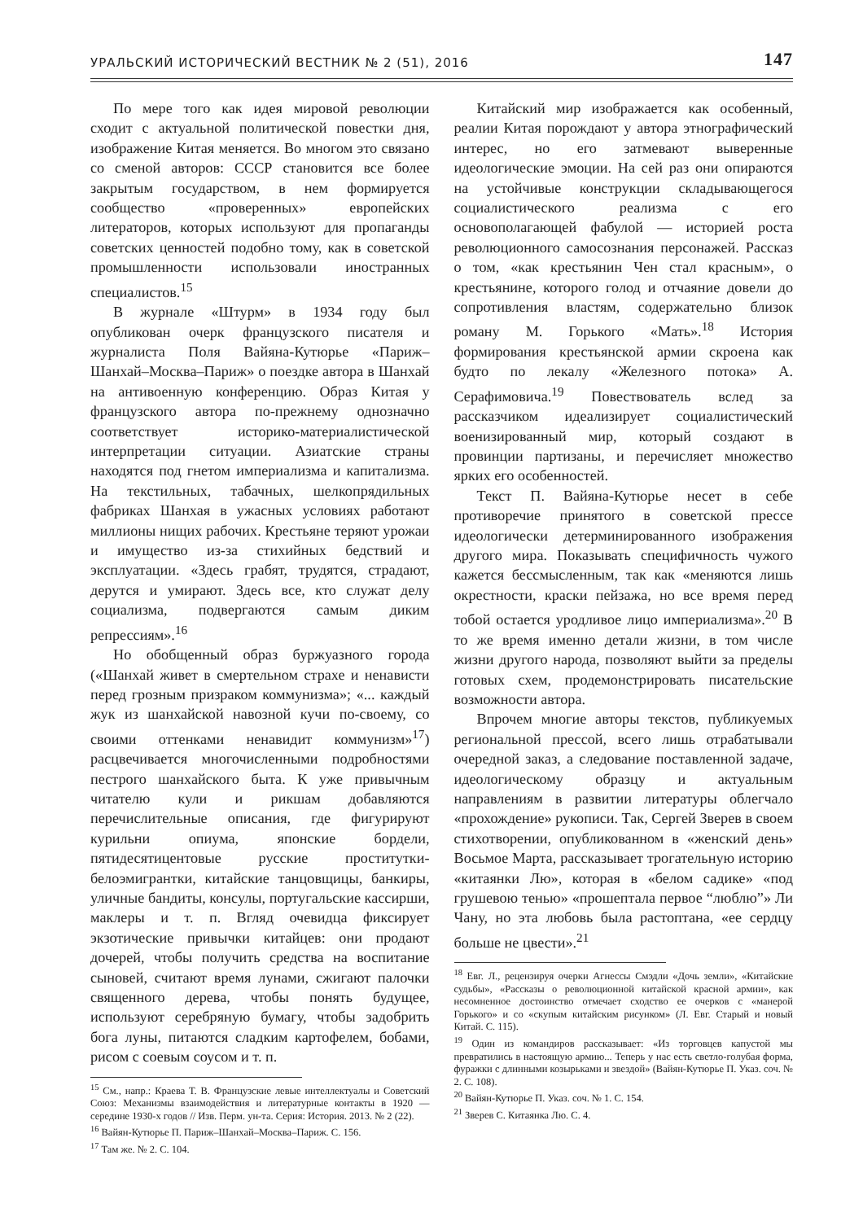УРАЛЬСКИЙ ИСТОРИЧЕСКИЙ ВЕСТНИК № 2 (51), 2016 147
По мере того как идея мировой революции сходит с актуальной политической повестки дня, изображение Китая меняется. Во многом это связано со сменой авторов: СССР становится все более закрытым государством, в нем формируется сообщество «проверенных» европейских литераторов, которых используют для пропаганды советских ценностей подобно тому, как в советской промышленности использовали иностранных специалистов.<sup>15</sup>
В журнале «Штурм» в 1934 году был опубликован очерк французского писателя и журналиста Поля Вайяна-Кутюрье «Париж–Шанхай–Москва–Париж» о поездке автора в Шанхай на антивоенную конференцию. Образ Китая у французского автора по-прежнему однозначно соответствует историко-материалистической интерпретации ситуации. Азиатские страны находятся под гнетом империализма и капитализма. На текстильных, табачных, шелкопрядильных фабриках Шанхая в ужасных условиях работают миллионы нищих рабочих. Крестьяне теряют урожаи и имущество из-за стихийных бедствий и эксплуатации. «Здесь грабят, трудятся, страдают, дерутся и умирают. Здесь все, кто служат делу социализма, подвергаются самым диким репрессиям».<sup>16</sup>
Но обобщенный образ буржуазного города («Шанхай живет в смертельном страхе и ненависти перед грозным призраком коммунизма»; «... каждый жук из шанхайской навозной кучи по-своему, со своими оттенками ненавидит коммунизм»<sup>17</sup>) расцвечивается многочисленными подробностями пестрого шанхайского быта. К уже привычным читателю кули и рикшам добавляются перечислительные описания, где фигурируют курильни опиума, японские бордели, пятидесятицентовые русские проститутки-белоэмигрантки, китайские танцовщицы, банкиры, уличные бандиты, консулы, португальские кассирши, маклеры и т. п. Вгляд очевидца фиксирует экзотические привычки китайцев: они продают дочерей, чтобы получить средства на воспитание сыновей, считают время лунами, сжигают палочки священного дерева, чтобы понять будущее, используют серебряную бумагу, чтобы задобрить бога луны, питаются сладким картофелем, бобами, рисом с соевым соусом и т. п.
<sup>15</sup> См., напр.: Краева Т. В. Французские левые интеллектуалы и Советский Союз: Механизмы взаимодействия и литературные контакты в 1920 — середине 1930-х годов // Изв. Перм. ун-та. Серия: История. 2013. № 2 (22).
<sup>16</sup> Вайян-Кутюрье П. Париж–Шанхай–Москва–Париж. С. 156.
<sup>17</sup> Там же. № 2. С. 104.
Китайский мир изображается как особенный, реалии Китая порождают у автора этнографический интерес, но его затмевают вывеpенные идеологические эмоции. На сей раз они опираются на устойчивые конструкции складывающегося социалистического реализма с его основополагающей фабулой — историей роста революционного самосознания персонажей. Рассказ о том, «как крестьянин Чен стал красным», о крестьянине, которого голод и отчаяние довели до сопротивления властям, содержательно близок роману М. Горького «Мать».<sup>18</sup> История формирования крестьянской армии скроена как будто по лекалу «Железного потока» А. Серафимовича.<sup>19</sup> Повествователь вслед за рассказчиком идеализирует социалистический военизированный мир, который создают в провинции партизаны, и перечисляет множество ярких его особенностей.
Текст П. Вайяна-Кутюрье несет в себе противоречие принятого в советской прессе идеологически детерминированного изображения другого мира. Показывать специфичность чужого кажется бессмысленным, так как «меняются лишь окрестности, краски пейзажа, но все время перед тобой остается уродливое лицо империализма».<sup>20</sup> В то же время именно детали жизни, в том числе жизни другого народа, позволяют выйти за пределы готовых схем, продемонстрировать писательские возможности автора.
Впрочем многие авторы текстов, публикуемых региональной прессой, всего лишь отрабатывали очередной заказ, а следование поставленной задаче, идеологическому образцу и актуальным направлениям в развитии литературы облегчало «прохождение» рукописи. Так, Сергей Зверев в своем стихотворении, опубликованном в «женский день» Восьмое Марта, рассказывает трогательную историю «китаянки Лю», которая в «белом садике» «под грушевою тенью» «прошептала первое “люблю”» Ли Чану, но эта любовь была растоптана, «ее сердцу больше не цвести».<sup>21</sup>
<sup>18</sup> Евг. Л., рецензируя очерки Агнессы Смэдли «Дочь земли», «Китайские судьбы», «Рассказы о революционной китайской красной армии», как несомненное достоинство отмечает сходство ее очерков с «манерой Горького» и со «скупым китайским рисунком» (Л. Евг. Старый и новый Китай. С. 115).
<sup>19</sup> Один из командиров рассказывает: «Из торговцев капустой мы превратились в настоящую армию... Теперь у нас есть светло-голубая форма, фуражки с длинными козырьками и звездой» (Вайян-Кутюрье П. Указ. соч. № 2. С. 108).
<sup>20</sup> Вайян-Кутюрье П. Указ. соч. № 1. С. 154.
<sup>21</sup> Зверев С. Китаянка Лю. С. 4.